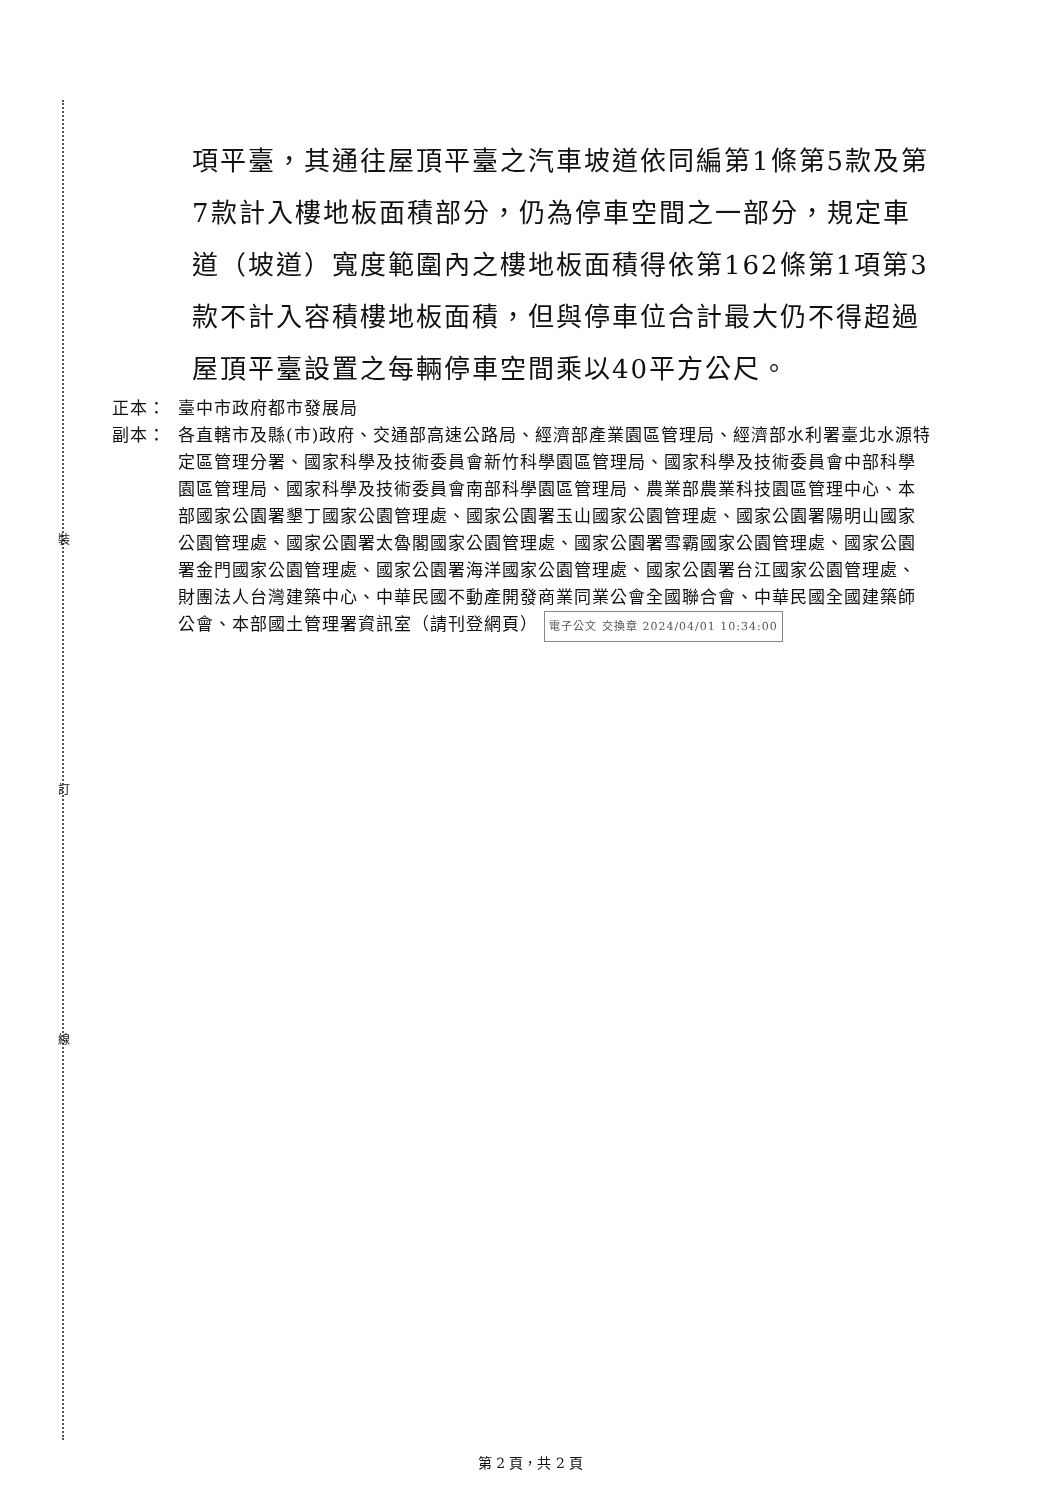裝
訂
線
項平臺，其通往屋頂平臺之汽車坡道依同編第1條第5款及第7款計入樓地板面積部分，仍為停車空間之一部分，規定車道（坡道）寬度範圍內之樓地板面積得依第162條第1項第3款不計入容積樓地板面積，但與停車位合計最大仍不得超過屋頂平臺設置之每輛停車空間乘以40平方公尺。
正本： 臺中市政府都市發展局
副本： 各直轄市及縣(市)政府、交通部高速公路局、經濟部產業園區管理局、經濟部水利署臺北水源特定區管理分署、國家科學及技術委員會新竹科學園區管理局、國家科學及技術委員會中部科學園區管理局、國家科學及技術委員會南部科學園區管理局、農業部農業科技園區管理中心、本部國家公園署墾丁國家公園管理處、國家公園署玉山國家公園管理處、國家公園署陽明山國家公園管理處、國家公園署太魯閣國家公園管理處、國家公園署雪霸國家公園管理處、國家公園署金門國家公園管理處、國家公園署海洋國家公園管理處、國家公園署台江國家公園管理處、財團法人台灣建築中心、中華民國不動產開發商業同業公會全國聯合會、中華民國全國建築師公會、本部國土管理署資訊室（請刊登網頁） 電子公文 交換章 2024/04/01 10:34:00
第 2 頁，共 2 頁